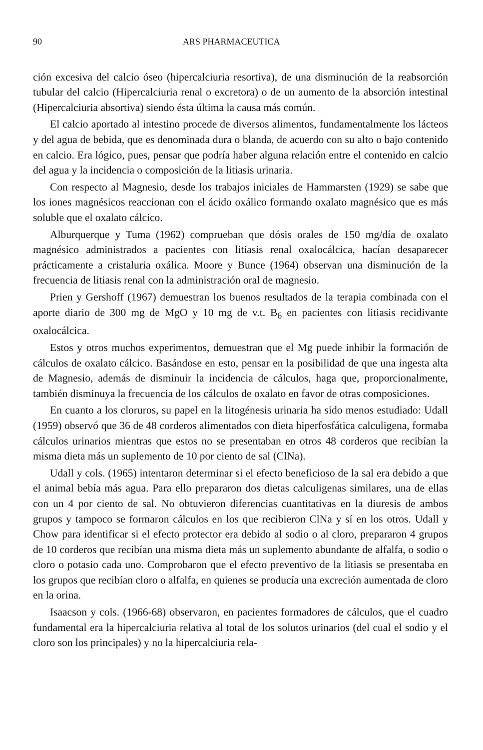90 ARS PHARMACEUTICA
ción excesiva del calcio óseo (hipercalciuria resortiva), de una disminución de la reabsorción tubular del calcio (Hipercalciuria renal o excretora) o de un aumento de la absorción intestinal (Hipercalciuria absortiva) siendo ésta última la causa más común.
El calcio aportado al intestino procede de diversos alimentos, fundamentalmente los lácteos y del agua de bebida, que es denominada dura o blanda, de acuerdo con su alto o bajo contenido en calcio. Era lógico, pues, pensar que podría haber alguna relación entre el contenido en calcio del agua y la incidencia o composición de la litiasis urinaria.
Con respecto al Magnesio, desde los trabajos iniciales de Hammarsten (1929) se sabe que los iones magnésicos reaccionan con el ácido oxálico formando oxalato magnésico que es más soluble que el oxalato cálcico.
Alburquerque y Tuma (1962) comprueban que dósis orales de 150 mg/día de oxalato magnésico administrados a pacientes con litiasis renal oxalocálcica, hacían desaparecer prácticamente a cristaluria oxálica. Moore y Bunce (1964) observan una disminución de la frecuencia de litiasis renal con la administración oral de magnesio.
Prien y Gershoff (1967) demuestran los buenos resultados de la terapia combinada con el aporte diario de 300 mg de MgO y 10 mg de v.t. B<sub>6</sub> en pacientes con litiasis recidivante oxalocálcica.
Estos y otros muchos experimentos, demuestran que el Mg puede inhibir la formación de cálculos de oxalato cálcico. Basándose en esto, pensar en la posibilidad de que una ingesta alta de Magnesio, además de disminuir la incidencia de cálculos, haga que, proporcionalmente, también disminuya la frecuencia de los cálculos de oxalato en favor de otras composiciones.
En cuanto a los cloruros, su papel en la litogénesis urinaria ha sido menos estudiado: Udall (1959) observó que 36 de 48 corderos alimentados con dieta hiperfosfática calculigena, formaba cálculos urinarios mientras que estos no se presentaban en otros 48 corderos que recibían la misma dieta más un suplemento de 10 por ciento de sal (ClNa).
Udall y cols. (1965) intentaron determinar si el efecto beneficioso de la sal era debido a que el animal bebía más agua. Para ello prepararon dos dietas calculigenas similares, una de ellas con un 4 por ciento de sal. No obtuvieron diferencias cuantitativas en la diuresis de ambos grupos y tampoco se formaron cálculos en los que recibieron ClNa y sí en los otros. Udall y Chow para identificar si el efecto protector era debido al sodio o al cloro, prepararon 4 grupos de 10 corderos que recibían una misma dieta más un suplemento abundante de alfalfa, o sodio o cloro o potasio cada uno. Comprobaron que el efecto preventivo de la litiasis se presentaba en los grupos que recibían cloro o alfalfa, en quienes se producía una excreción aumentada de cloro en la orina.
Isaacson y cols. (1966-68) observaron, en pacientes formadores de cálculos, que el cuadro fundamental era la hipercalciuria relativa al total de los solutos urinarios (del cual el sodio y el cloro son los principales) y no la hipercalciuria rela-